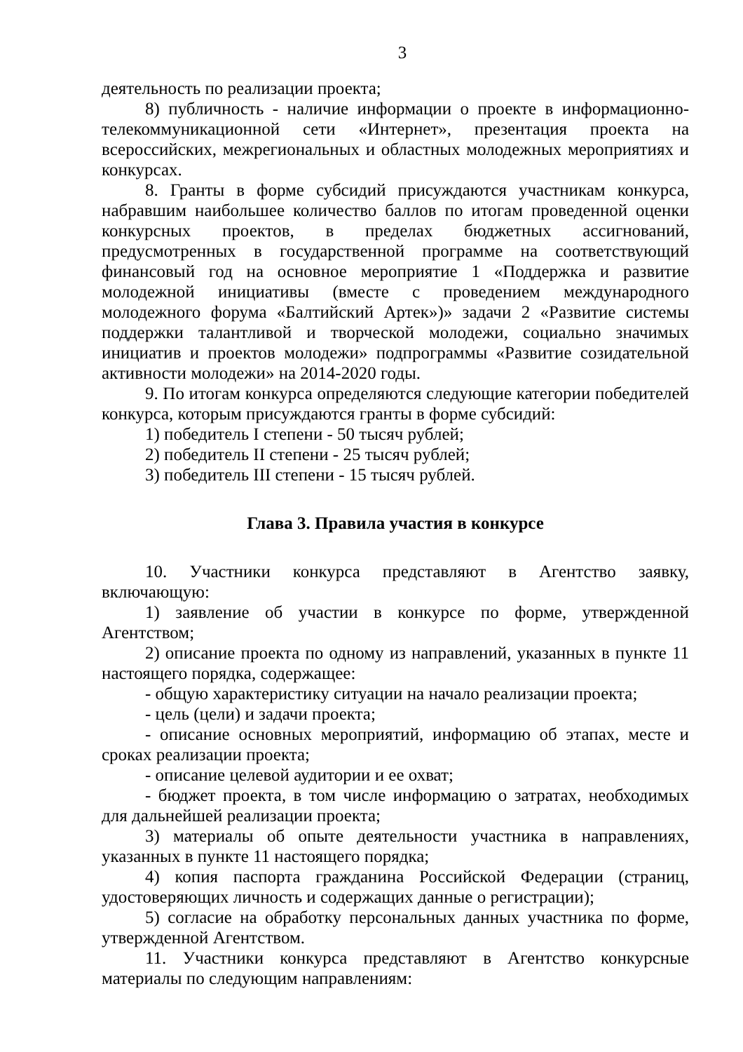3
деятельность по реализации проекта;
8) публичность - наличие информации о проекте в информационно-телекоммуникационной сети «Интернет», презентация проекта на всероссийских, межрегиональных и областных молодежных мероприятиях и конкурсах.
8. Гранты в форме субсидий присуждаются участникам конкурса, набравшим наибольшее количество баллов по итогам проведенной оценки конкурсных проектов, в пределах бюджетных ассигнований, предусмотренных в государственной программе на соответствующий финансовый год на основное мероприятие 1 «Поддержка и развитие молодежной инициативы (вместе с проведением международного молодежного форума «Балтийский Артек»)» задачи 2 «Развитие системы поддержки талантливой и творческой молодежи, социально значимых инициатив и проектов молодежи» подпрограммы «Развитие созидательной активности молодежи» на 2014-2020 годы.
9. По итогам конкурса определяются следующие категории победителей конкурса, которым присуждаются гранты в форме субсидий:
1) победитель I степени - 50 тысяч рублей;
2) победитель II степени - 25 тысяч рублей;
3) победитель III степени - 15 тысяч рублей.
Глава 3. Правила участия в конкурсе
10. Участники конкурса представляют в Агентство заявку, включающую:
1) заявление об участии в конкурсе по форме, утвержденной Агентством;
2) описание проекта по одному из направлений, указанных в пункте 11 настоящего порядка, содержащее:
- общую характеристику ситуации на начало реализации проекта;
- цель (цели) и задачи проекта;
- описание основных мероприятий, информацию об этапах, месте и сроках реализации проекта;
- описание целевой аудитории и ее охват;
- бюджет проекта, в том числе информацию о затратах, необходимых для дальнейшей реализации проекта;
3) материалы об опыте деятельности участника в направлениях, указанных в пункте 11 настоящего порядка;
4) копия паспорта гражданина Российской Федерации (страниц, удостоверяющих личность и содержащих данные о регистрации);
5) согласие на обработку персональных данных участника по форме, утвержденной Агентством.
11. Участники конкурса представляют в Агентство конкурсные материалы по следующим направлениям: